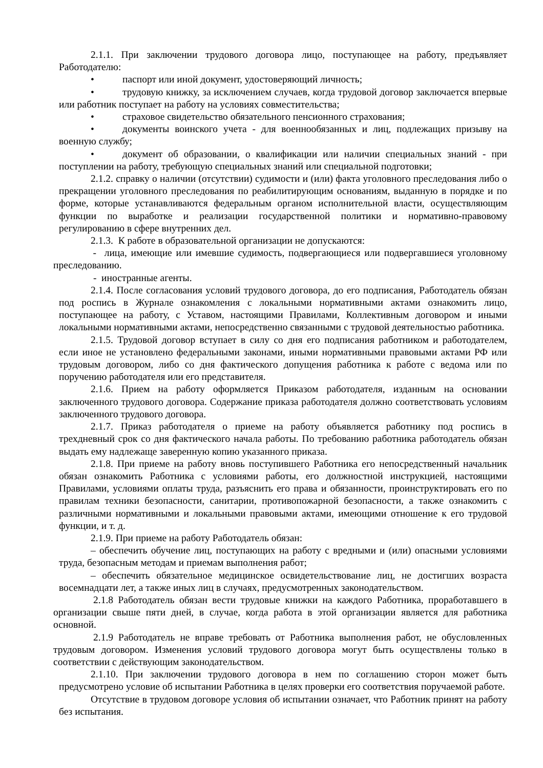2.1.1. При заключении трудового договора лицо, поступающее на работу, предъявляет Работодателю:
• паспорт или иной документ, удостоверяющий личность;
• трудовую книжку, за исключением случаев, когда трудовой договор заключается впервые или работник поступает на работу на условиях совместительства;
• страховое свидетельство обязательного пенсионного страхования;
• документы воинского учета - для военнообязанных и лиц, подлежащих призыву на военную службу;
• документ об образовании, о квалификации или наличии специальных знаний - при поступлении на работу, требующую специальных знаний или специальной подготовки;
2.1.2. справку о наличии (отсутствии) судимости и (или) факта уголовного преследования либо о прекращении уголовного преследования по реабилитирующим основаниям, выданную в порядке и по форме, которые устанавливаются федеральным органом исполнительной власти, осуществляющим функции по выработке и реализации государственной политики и нормативно-правовому регулированию в сфере внутренних дел.
2.1.3. К работе в образовательной организации не допускаются:
- лица, имеющие или имевшие судимость, подвергающиеся или подвергавшиеся уголовному преследованию.
- иностранные агенты.
2.1.4. После согласования условий трудового договора, до его подписания, Работодатель обязан под роспись в Журнале ознакомления с локальными нормативными актами ознакомить лицо, поступающее на работу, с Уставом, настоящими Правилами, Коллективным договором и иными локальными нормативными актами, непосредственно связанными с трудовой деятельностью работника.
2.1.5. Трудовой договор вступает в силу со дня его подписания работником и работодателем, если иное не установлено федеральными законами, иными нормативными правовыми актами РФ или трудовым договором, либо со дня фактического допущения работника к работе с ведома или по поручению работодателя или его представителя.
2.1.6. Прием на работу оформляется Приказом работодателя, изданным на основании заключенного трудового договора. Содержание приказа работодателя должно соответствовать условиям заключенного трудового договора.
2.1.7. Приказ работодателя о приеме на работу объявляется работнику под роспись в трехдневный срок со дня фактического начала работы. По требованию работника работодатель обязан выдать ему надлежаще заверенную копию указанного приказа.
2.1.8. При приеме на работу вновь поступившего Работника его непосредственный начальник обязан ознакомить Работника с условиями работы, его должностной инструкцией, настоящими Правилами, условиями оплаты труда, разъяснить его права и обязанности, проинструктировать его по правилам техники безопасности, санитарии, противопожарной безопасности, а также ознакомить с различными нормативными и локальными правовыми актами, имеющими отношение к его трудовой функции, и т. д.
2.1.9. При приеме на работу Работодатель обязан:
– обеспечить обучение лиц, поступающих на работу с вредными и (или) опасными условиями труда, безопасным методам и приемам выполнения работ;
– обеспечить обязательное медицинское освидетельствование лиц, не достигших возраста восемнадцати лет, а также иных лиц в случаях, предусмотренных законодательством.
2.1.8 Работодатель обязан вести трудовые книжки на каждого Работника, проработавшего в организации свыше пяти дней, в случае, когда работа в этой организации является для работника основной.
2.1.9 Работодатель не вправе требовать от Работника выполнения работ, не обусловленных трудовым договором. Изменения условий трудового договора могут быть осуществлены только в соответствии с действующим законодательством.
2.1.10. При заключении трудового договора в нем по соглашению сторон может быть предусмотрено условие об испытании Работника в целях проверки его соответствия поручаемой работе.
Отсутствие в трудовом договоре условия об испытании означает, что Работник принят на работу без испытания.